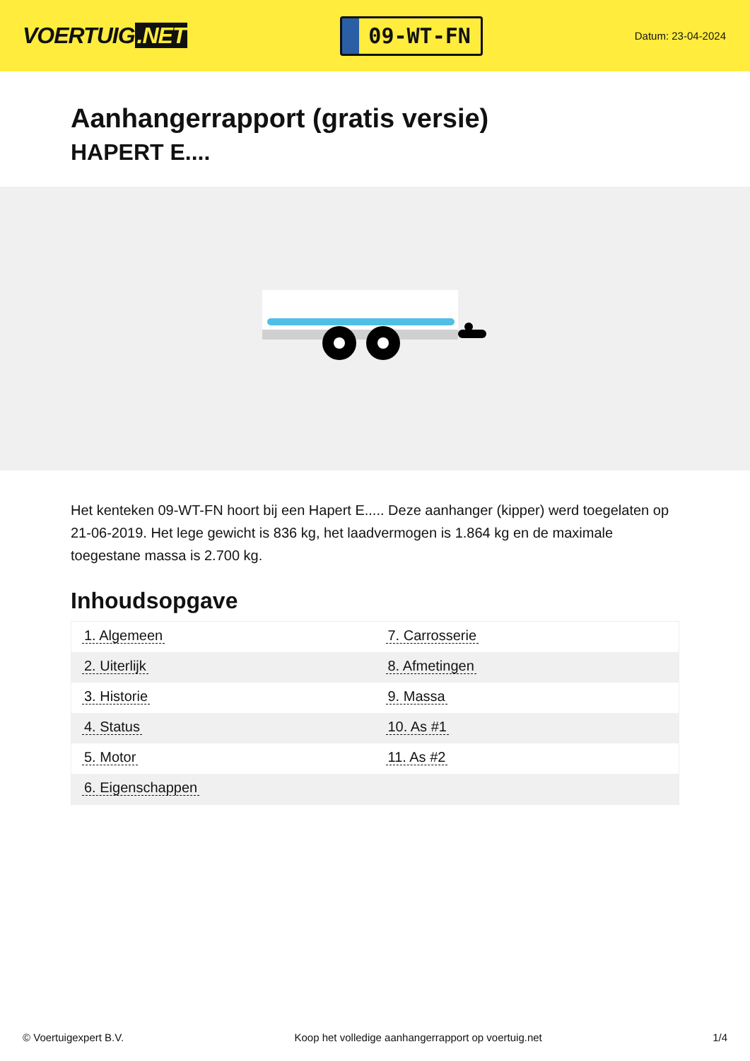VOERTUIG.NET
09-WT-FN
Datum: 23-04-2024
Aanhangerrapport (gratis versie)
HAPERT E....
Het kenteken 09-WT-FN hoort bij een Hapert E..... Deze aanhanger (kipper) werd toegelaten op 21-06-2019. Het lege gewicht is 836 kg, het laadvermogen is 1.864 kg en de maximale toegestane massa is 2.700 kg.
Inhoudsopgave
| 1. Algemeen | 7. Carrosserie |
| 2. Uiterlijk | 8. Afmetingen |
| 3. Historie | 9. Massa |
| 4. Status | 10. As #1 |
| 5. Motor | 11. As #2 |
| 6. Eigenschappen | |
© Voertuigexpert B.V. Koop het volledige aanhangerrapport op voertuig.net 1/4